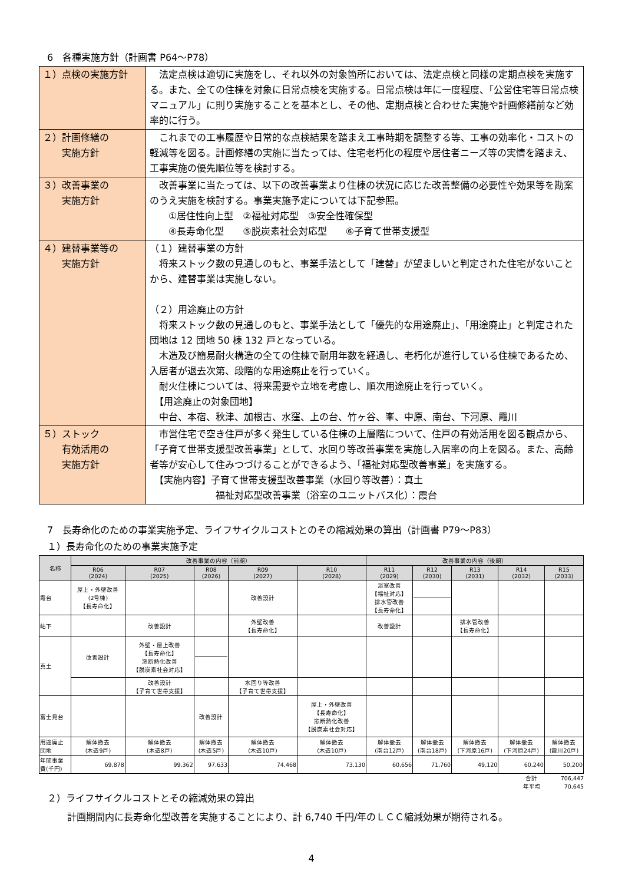6　各種実施方針（計画書 P64～P78）
| １）点検の実施方針 | 法定点検は適切に実施をし、それ以外の対象箇所においては、法定点検と同様の定期点検を実施する。また、全ての住棟を対象に日常点検を実施する。日常点検は年に一度程度、「公営住宅等日常点検マニュアル」に則り実施することを基本とし、その他、定期点検と合わせた実施や計画修繕前など効率的に行う。 |
| ２）計画修繕の 実施方針 | これまでの工事履歴や日常的な点検結果を踏まえ工事時期を調整する等、工事の効率化・コストの軽減等を図る。計画修繕の実施に当たっては、住宅老朽化の程度や居住者ニーズ等の実情を踏まえ、工事実施の優先順位等を検討する。 |
| ３）改善事業の 実施方針 | 改善事業に当たっては、以下の改善事業より住棟の状況に応じた改善整備の必要性や効果等を勘案のうえ実施を検討する。事業実施予定については下記参照。 ①居住性向上型 ②福祉対応型 ③安全性確保型 ④長寿命化型 ⑤脱炭素社会対応型 ⑥子育て世帯支援型 |
| ４）建替事業等の 実施方針 | （１）建替事業の方針 将来ストック数の見通しのもと、事業手法として「建替」が望ましいと判定された住宅がないことから、建替事業は実施しない。 （２）用途廃止の方針 将来ストック数の見通しのもと、事業手法として「優先的な用途廃止」、「用途廃止」と判定された団地は 12 団地 50 棟 132 戸となっている。 木造及び簡易耐火構造の全ての住棟で耐用年数を経過し、老朽化が進行している住棟であるため、入居者が退去次第、段階的な用途廃止を行っていく。 耐火住棟については、将来需要や立地を考慮し、順次用途廃止を行っていく。 【用途廃止の対象団地】 中台、本宿、秋津、加根古、水窪、上の台、竹ヶ谷、峯、中原、南台、下河原、霞川 |
| ５）ストック 有効活用の 実施方針 | 市営住宅で空き住戸が多く発生している住棟の上層階について、住戸の有効活用を図る観点から、「子育て世帯支援型改善事業」として、水回り等改善事業を実施し入居率の向上を図る。また、高齢者等が安心して住みつづけることができるよう、「福祉対応型改善事業」を実施する。 【実施内容】子育て世帯支援型改善事業（水回り等改善）：真土 福祉対応型改善事業（浴室のユニットバス化）：霞台 |
7　長寿命化のための事業実施予定、ライフサイクルコストとのその縮減効果の算出（計画書 P79～P83）
１）長寿命化のための事業実施予定
| 名称 | 改善事業の内容（前期） | | | | | 改善事業の内容（後期） | | | | |
| --- | --- | --- | --- | --- | --- | --- | --- | --- | --- | --- |
| | R06 (2024) | R07 (2025) | R08 (2026) | R09 (2027) | R10 (2028) | R11 (2029) | R12 (2030) | R13 (2031) | R14 (2032) | R15 (2033) |
| 霞台 | 屋上・外壁改善 (2号棟) 【長寿命化】 | | | 改善設計 | | 浴室改善 【福祉対応】 排水管改善 【長寿命化】 | | | | |
| 岵下 | | 改善設計 | | 外壁改善 【長寿命化】 | | 改善設計 | | 排水管改善 【長寿命化】 | | |
| 真土 | 改善設計 | 外壁・屋上改善 【長寿命化】 窓断熱化改善 【脱炭素社会対応】 | | | | | | | | |
| | | 改善設計 【子育て世帯支援】 | | 水回り等改善 【子育て世帯支援】 | | | | | | |
| 富士見台 | | | 改善設計 | | 屋上・外壁改善 【長寿命化】 窓断熱化改善 【脱炭素社会対応】 | | | | | |
| 用途廃止 団地 | 解体撤去 (木造9戸) | 解体撤去 (木造8戸) | 解体撤去 (木造5戸) | 解体撤去 (木造10戸) | 解体撤去 (木造10戸) | 解体撤去 (南台12戸) | 解体撤去 (南台18戸) | 解体撤去 (下河原16戸) | 解体撤去 (下河原24戸) | 解体撤去 (霞川20戸) |
| 年間事業 費(千円) | 69,878 | 99,362 | 97,633 | 74,468 | 73,130 | 60,656 | 71,760 | 49,120 | 60,240 | 50,200 |
合計　　　　706,447
年平均　　　　70,645
２）ライフサイクルコストとその縮減効果の算出
計画期間内に長寿命化型改善を実施することにより、計 6,740 千円/年のＬＣＣ縮減効果が期待される。
4